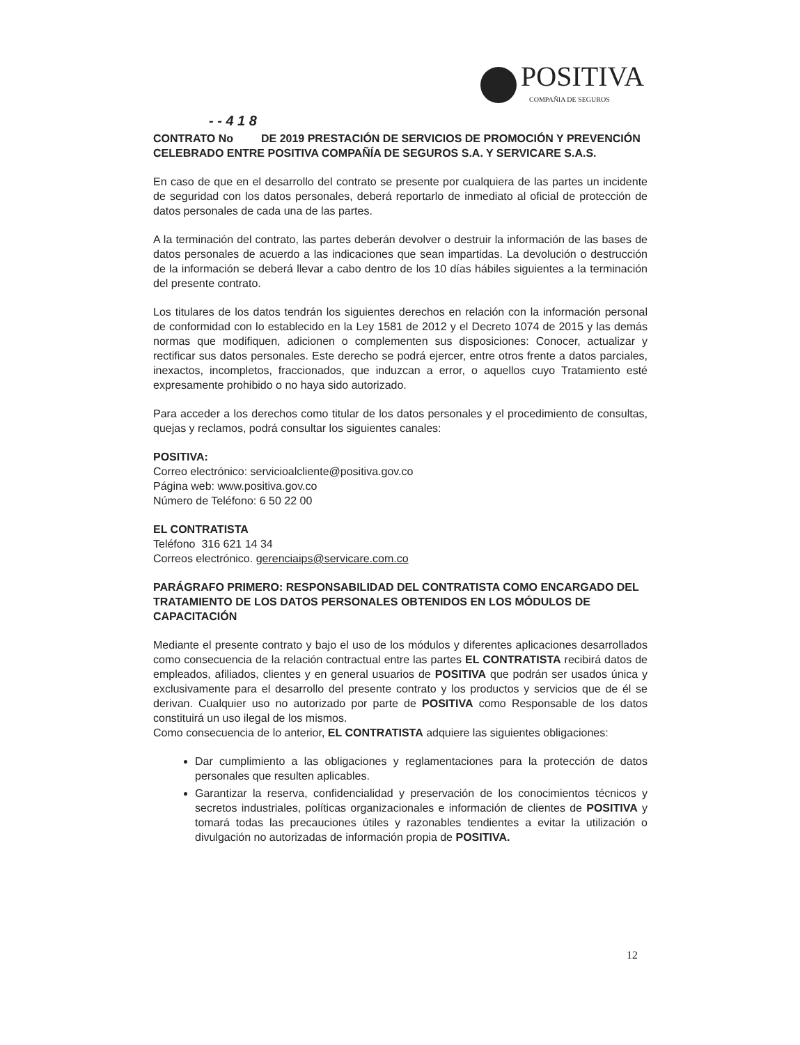POSITIVA
COMPAÑIA DE SEGUROS
- - 4 1 8
CONTRATO No DE 2019 PRESTACIÓN DE SERVICIOS DE PROMOCIÓN Y PREVENCIÓN CELEBRADO ENTRE POSITIVA COMPAÑÍA DE SEGUROS S.A. Y SERVICARE S.A.S.
En caso de que en el desarrollo del contrato se presente por cualquiera de las partes un incidente de seguridad con los datos personales, deberá reportarlo de inmediato al oficial de protección de datos personales de cada una de las partes.
A la terminación del contrato, las partes deberán devolver o destruir la información de las bases de datos personales de acuerdo a las indicaciones que sean impartidas. La devolución o destrucción de la información se deberá llevar a cabo dentro de los 10 días hábiles siguientes a la terminación del presente contrato.
Los titulares de los datos tendrán los siguientes derechos en relación con la información personal de conformidad con lo establecido en la Ley 1581 de 2012 y el Decreto 1074 de 2015 y las demás normas que modifiquen, adicionen o complementen sus disposiciones: Conocer, actualizar y rectificar sus datos personales. Este derecho se podrá ejercer, entre otros frente a datos parciales, inexactos, incompletos, fraccionados, que induzcan a error, o aquellos cuyo Tratamiento esté expresamente prohibido o no haya sido autorizado.
Para acceder a los derechos como titular de los datos personales y el procedimiento de consultas, quejas y reclamos, podrá consultar los siguientes canales:
POSITIVA:
Correo electrónico: servicioalcliente@positiva.gov.co
Página web: www.positiva.gov.co
Número de Teléfono: 6 50 22 00
EL CONTRATISTA
Teléfono 316 621 14 34
Correos electrónico. gerenciaips@servicare.com.co
PARÁGRAFO PRIMERO: RESPONSABILIDAD DEL CONTRATISTA COMO ENCARGADO DEL TRATAMIENTO DE LOS DATOS PERSONALES OBTENIDOS EN LOS MÓDULOS DE CAPACITACIÓN
Mediante el presente contrato y bajo el uso de los módulos y diferentes aplicaciones desarrollados como consecuencia de la relación contractual entre las partes EL CONTRATISTA recibirá datos de empleados, afiliados, clientes y en general usuarios de POSITIVA que podrán ser usados única y exclusivamente para el desarrollo del presente contrato y los productos y servicios que de él se derivan. Cualquier uso no autorizado por parte de POSITIVA como Responsable de los datos constituirá un uso ilegal de los mismos.
Como consecuencia de lo anterior, EL CONTRATISTA adquiere las siguientes obligaciones:
Dar cumplimiento a las obligaciones y reglamentaciones para la protección de datos personales que resulten aplicables.
Garantizar la reserva, confidencialidad y preservación de los conocimientos técnicos y secretos industriales, políticas organizacionales e información de clientes de POSITIVA y tomará todas las precauciones útiles y razonables tendientes a evitar la utilización o divulgación no autorizadas de información propia de POSITIVA.
12